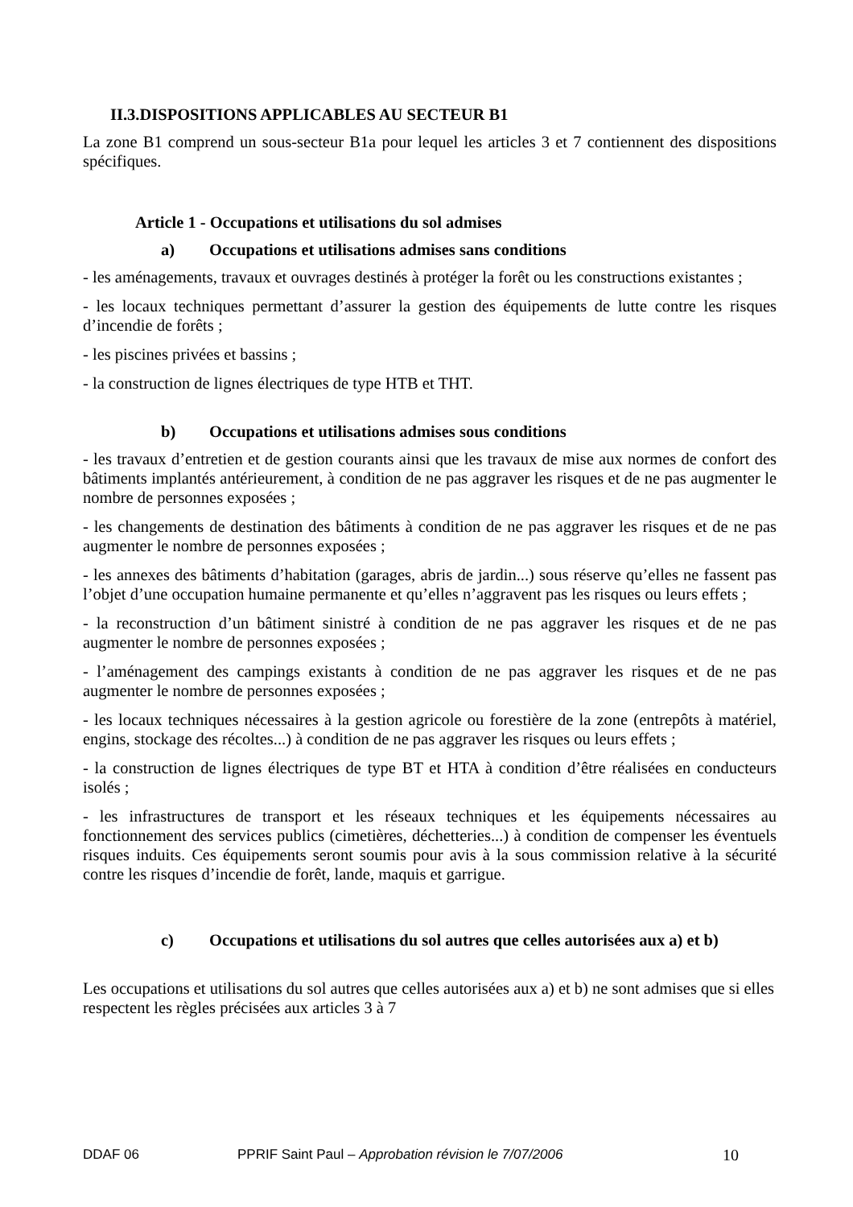II.3.DISPOSITIONS APPLICABLES AU SECTEUR B1
La zone B1 comprend un sous-secteur B1a pour lequel les articles 3 et 7 contiennent des dispositions spécifiques.
Article 1 - Occupations et utilisations du sol admises
a) Occupations et utilisations admises sans conditions
- les aménagements, travaux et ouvrages destinés à protéger la forêt ou les constructions existantes ;
- les locaux techniques permettant d’assurer la gestion des équipements de lutte contre les risques d’incendie de forêts ;
- les piscines privées et bassins ;
- la construction de lignes électriques de type HTB et THT.
b) Occupations et utilisations admises sous conditions
- les travaux d’entretien et de gestion courants ainsi que les travaux de mise aux normes de confort des bâtiments implantés antérieurement, à condition de ne pas aggraver les risques et de ne pas augmenter le nombre de personnes exposées ;
- les changements de destination des bâtiments à condition de ne pas aggraver les risques et de ne pas augmenter le nombre de personnes exposées ;
- les annexes des bâtiments d’habitation (garages, abris de jardin...) sous réserve qu’elles ne fassent pas l’objet d’une occupation humaine permanente et qu’elles n’aggravent pas les risques ou leurs effets ;
- la reconstruction d’un bâtiment sinistré à condition de ne pas aggraver les risques et de ne pas augmenter le nombre de personnes exposées ;
- l’aménagement des campings existants à condition de ne pas aggraver les risques et de ne pas augmenter le nombre de personnes exposées ;
- les locaux techniques nécessaires à la gestion agricole ou forestière de la zone (entrepôts à matériel, engins, stockage des récoltes...) à condition de ne pas aggraver les risques ou leurs effets ;
- la construction de lignes électriques de type BT et HTA à condition d’être réalisées en conducteurs isolés ;
- les infrastructures de transport et les réseaux techniques et les équipements nécessaires au fonctionnement des services publics (cimetières, déchetteries...) à condition de compenser les éventuels risques induits. Ces équipements seront soumis pour avis à la sous commission relative à la sécurité contre les risques d’incendie de forêt, lande, maquis et garrigue.
c) Occupations et utilisations du sol autres que celles autorisées aux a) et b)
Les occupations et utilisations du sol autres que celles autorisées aux a) et b) ne sont admises que si elles respectent les règles précisées aux articles 3 à 7
DDAF 06 PPRIF Saint Paul – Approbation révision le 7/07/2006 10